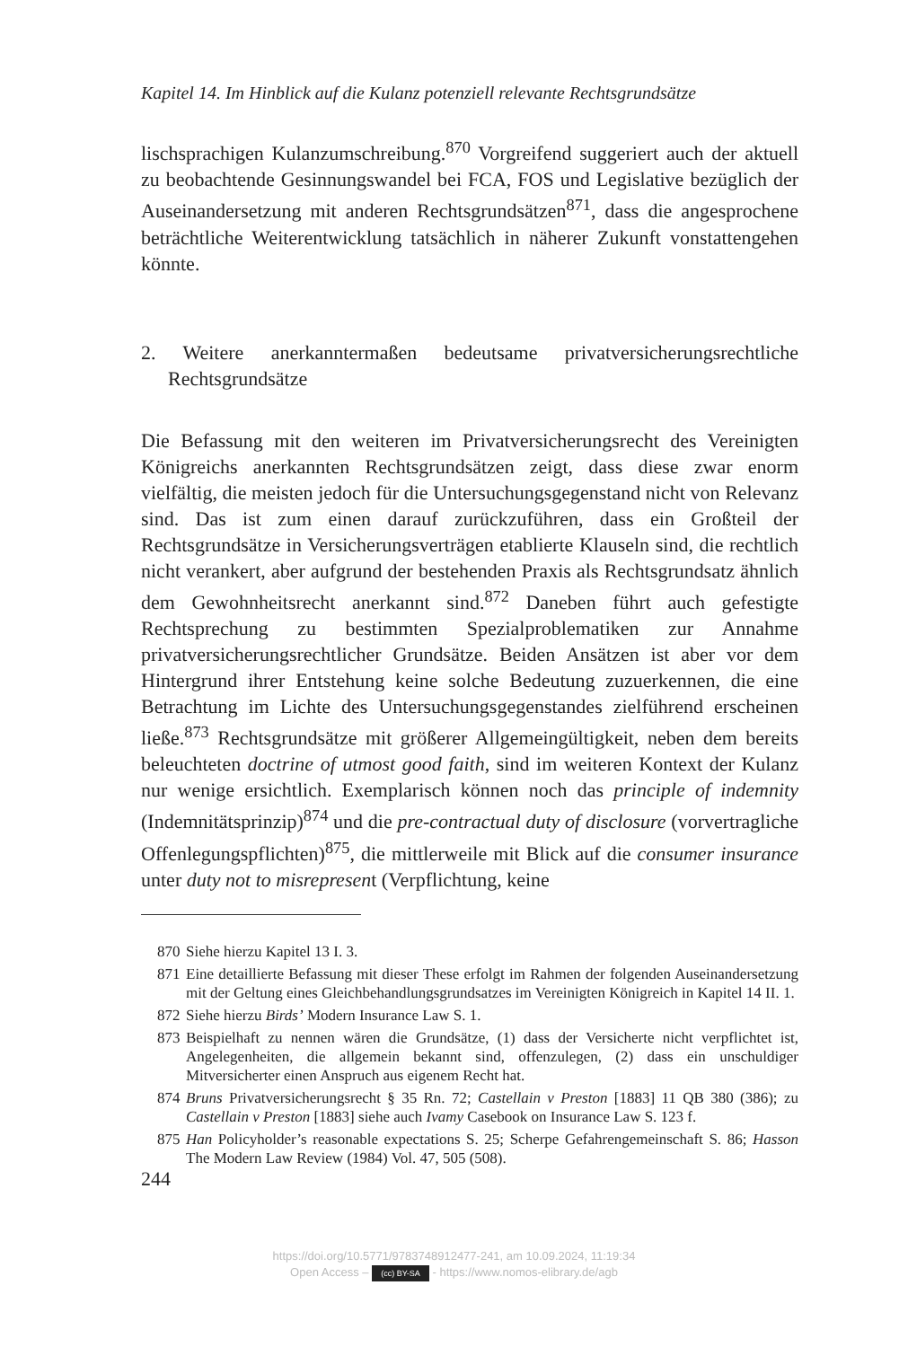Kapitel 14. Im Hinblick auf die Kulanz potenziell relevante Rechtsgrundsätze
lischsprachigen Kulanzumschreibung.<sup>870</sup> Vorgreifend suggeriert auch der aktuell zu beobachtende Gesinnungswandel bei FCA, FOS und Legislative bezüglich der Auseinandersetzung mit anderen Rechtsgrundsätzen<sup>871</sup>, dass die angesprochene beträchtliche Weiterentwicklung tatsächlich in näherer Zukunft vonstattengehen könnte.
2. Weitere anerkanntermaßen bedeutsame privatversicherungsrechtliche Rechtsgrundsätze
Die Befassung mit den weiteren im Privatversicherungsrecht des Vereinigten Königreichs anerkannten Rechtsgrundsätzen zeigt, dass diese zwar enorm vielfältig, die meisten jedoch für die Untersuchungsgegenstand nicht von Relevanz sind. Das ist zum einen darauf zurückzuführen, dass ein Großteil der Rechtsgrundsätze in Versicherungsverträgen etablierte Klauseln sind, die rechtlich nicht verankert, aber aufgrund der bestehenden Praxis als Rechtsgrundsatz ähnlich dem Gewohnheitsrecht anerkannt sind.<sup>872</sup> Daneben führt auch gefestigte Rechtsprechung zu bestimmten Spezialproblematiken zur Annahme privatversicherungsrechtlicher Grundsätze. Beiden Ansätzen ist aber vor dem Hintergrund ihrer Entstehung keine solche Bedeutung zuzuerkennen, die eine Betrachtung im Lichte des Untersuchungsgegenstandes zielführend erscheinen ließe.<sup>873</sup> Rechtsgrundsätze mit größerer Allgemeingültigkeit, neben dem bereits beleuchteten doctrine of utmost good faith, sind im weiteren Kontext der Kulanz nur wenige ersichtlich. Exemplarisch können noch das principle of indemnity (Indemnitätsprinzip)<sup>874</sup> und die pre-contractual duty of disclosure (vorvertragliche Offenlegungspflichten)<sup>875</sup>, die mittlerweile mit Blick auf die consumer insurance unter duty not to misrepresent (Verpflichtung, keine
870 Siehe hierzu Kapitel 13 I. 3.
871 Eine detaillierte Befassung mit dieser These erfolgt im Rahmen der folgenden Auseinandersetzung mit der Geltung eines Gleichbehandlungsgrundsatzes im Vereinigten Königreich in Kapitel 14 II. 1.
872 Siehe hierzu Birds’ Modern Insurance Law S. 1.
873 Beispielhaft zu nennen wären die Grundsätze, (1) dass der Versicherte nicht verpflichtet ist, Angelegenheiten, die allgemein bekannt sind, offenzulegen, (2) dass ein unschuldiger Mitversicherter einen Anspruch aus eigenem Recht hat.
874 Bruns Privatversicherungsrecht § 35 Rn. 72; Castellain v Preston [1883] 11 QB 380 (386); zu Castellain v Preston [1883] siehe auch Ivamy Casebook on Insurance Law S. 123 f.
875 Han Policyholder’s reasonable expectations S. 25; Scherpe Gefahrengemeinschaft S. 86; Hasson The Modern Law Review (1984) Vol. 47, 505 (508).
244
https://doi.org/10.5771/9783748912477-241, am 10.09.2024, 11:19:34
Open Access – (cc) BY-SA - https://www.nomos-elibrary.de/agb